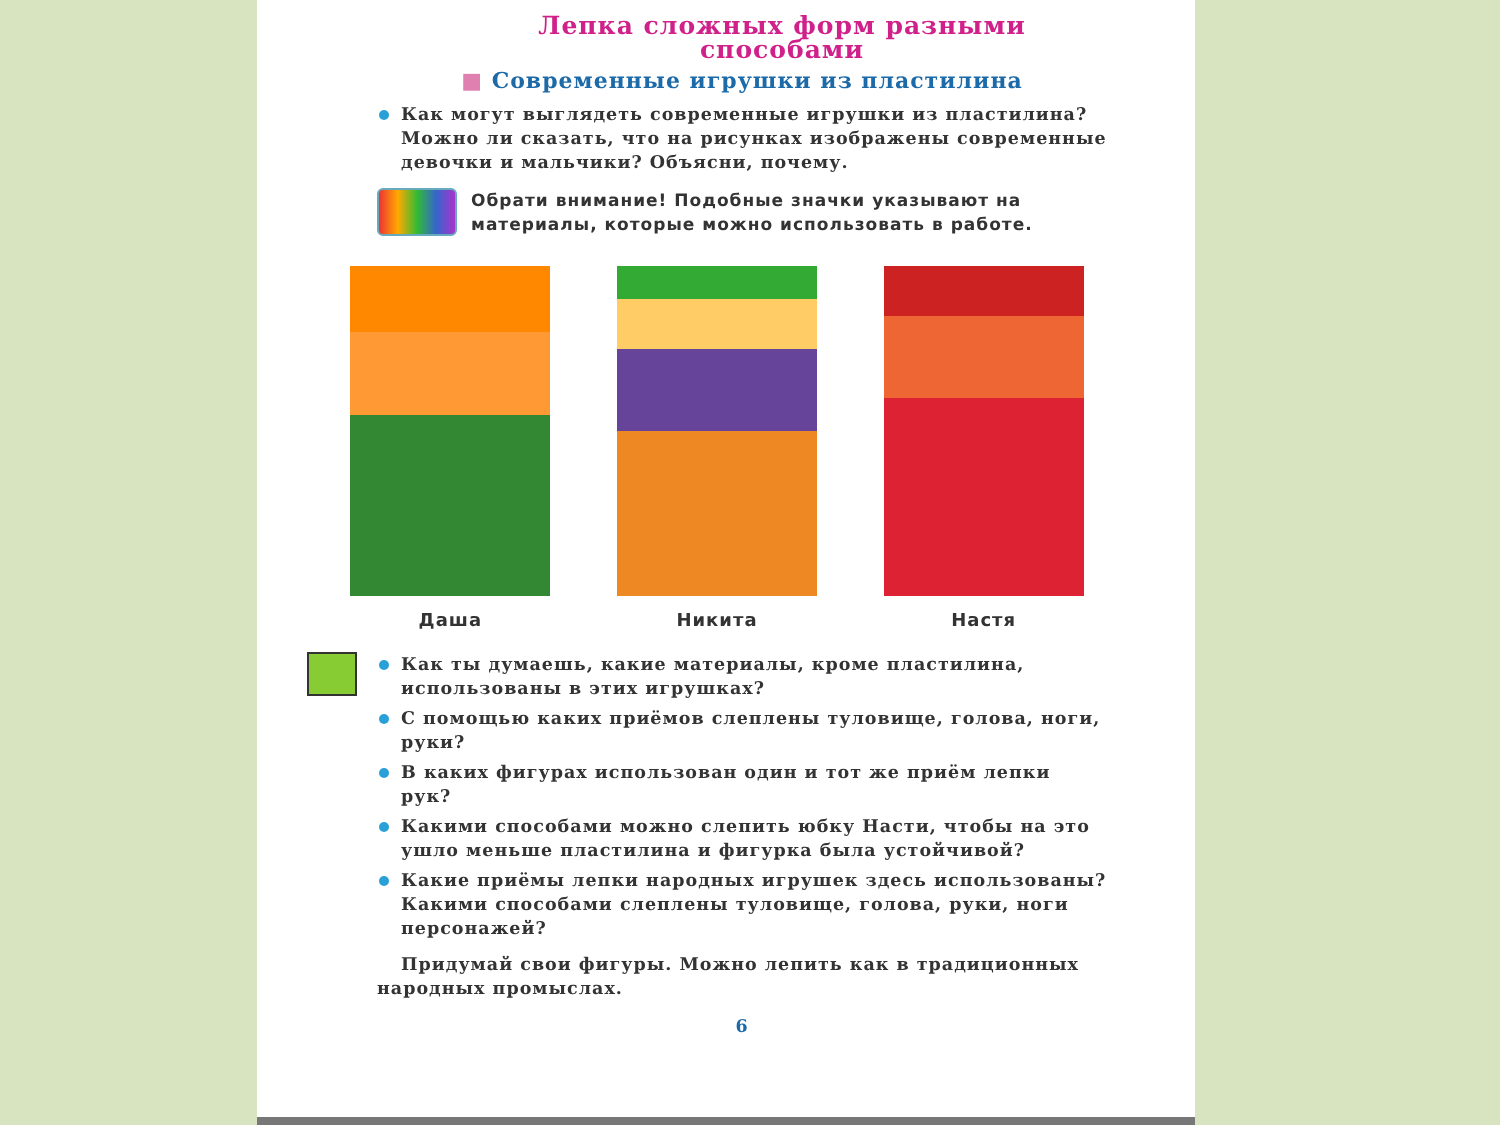Лепка сложных форм разными способами
■ Современные игрушки из пластилина
Как могут выглядеть современные игрушки из пластилина? Можно ли сказать, что на рисунках изображены современные девочки и мальчики? Объясни, почему.
Обрати внимание! Подобные значки указывают на материалы, которые можно использовать в работе.
Даша Никита Настя
Как ты думаешь, какие материалы, кроме пластилина, использованы в этих игрушках?
С помощью каких приёмов слеплены туловище, голова, ноги, руки?
В каких фигурах использован один и тот же приём лепки рук?
Какими способами можно слепить юбку Насти, чтобы на это ушло меньше пластилина и фигурка была устойчивой?
Какие приёмы лепки народных игрушек здесь использованы? Какими способами слеплены туловище, голова, руки, ноги персонажей?
Придумай свои фигуры. Можно лепить как в традиционных народных промыслах.
6